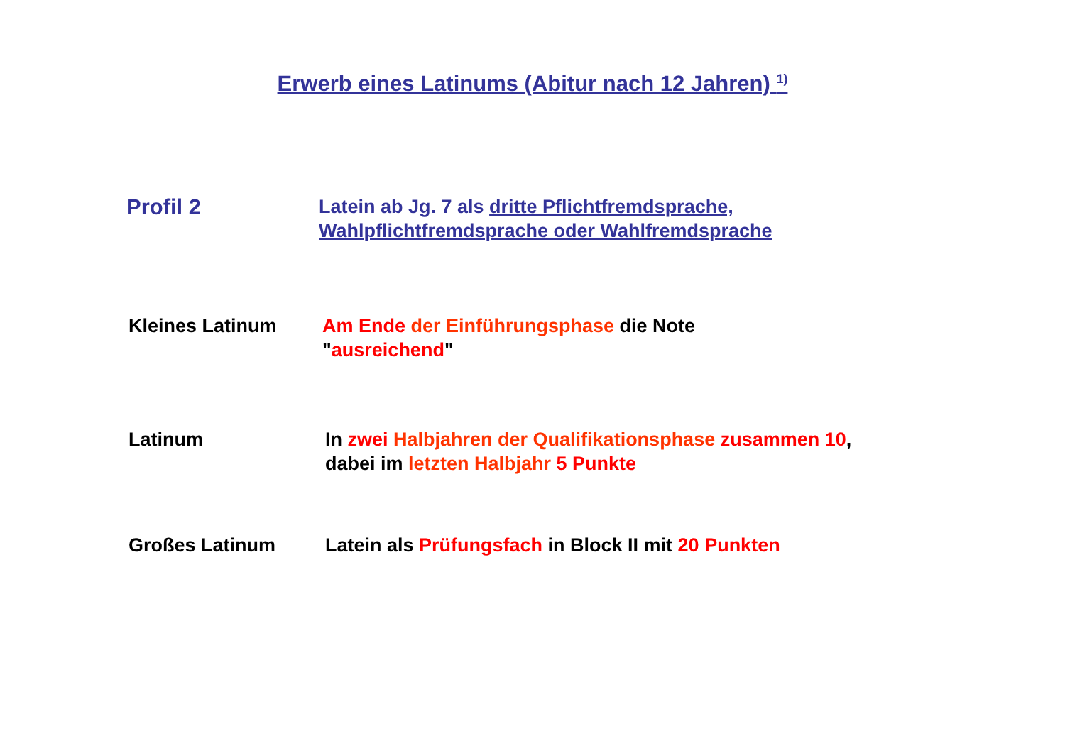Erwerb eines Latinums (Abitur nach 12 Jahren) <sup>1)</sup>
Profil 2
Latein ab Jg. 7 als dritte Pflichtfremdsprache,
Wahlpflichtfremdsprache oder Wahlfremdsprache
Kleines Latinum Am Ende der Einführungsphase die Note
"ausreichend"
Latinum In zwei Halbjahren der Qualifikationsphase zusammen 10,
dabei im letzten Halbjahr 5 Punkte
Großes Latinum Latein als Prüfungsfach in Block II mit 20 Punkten